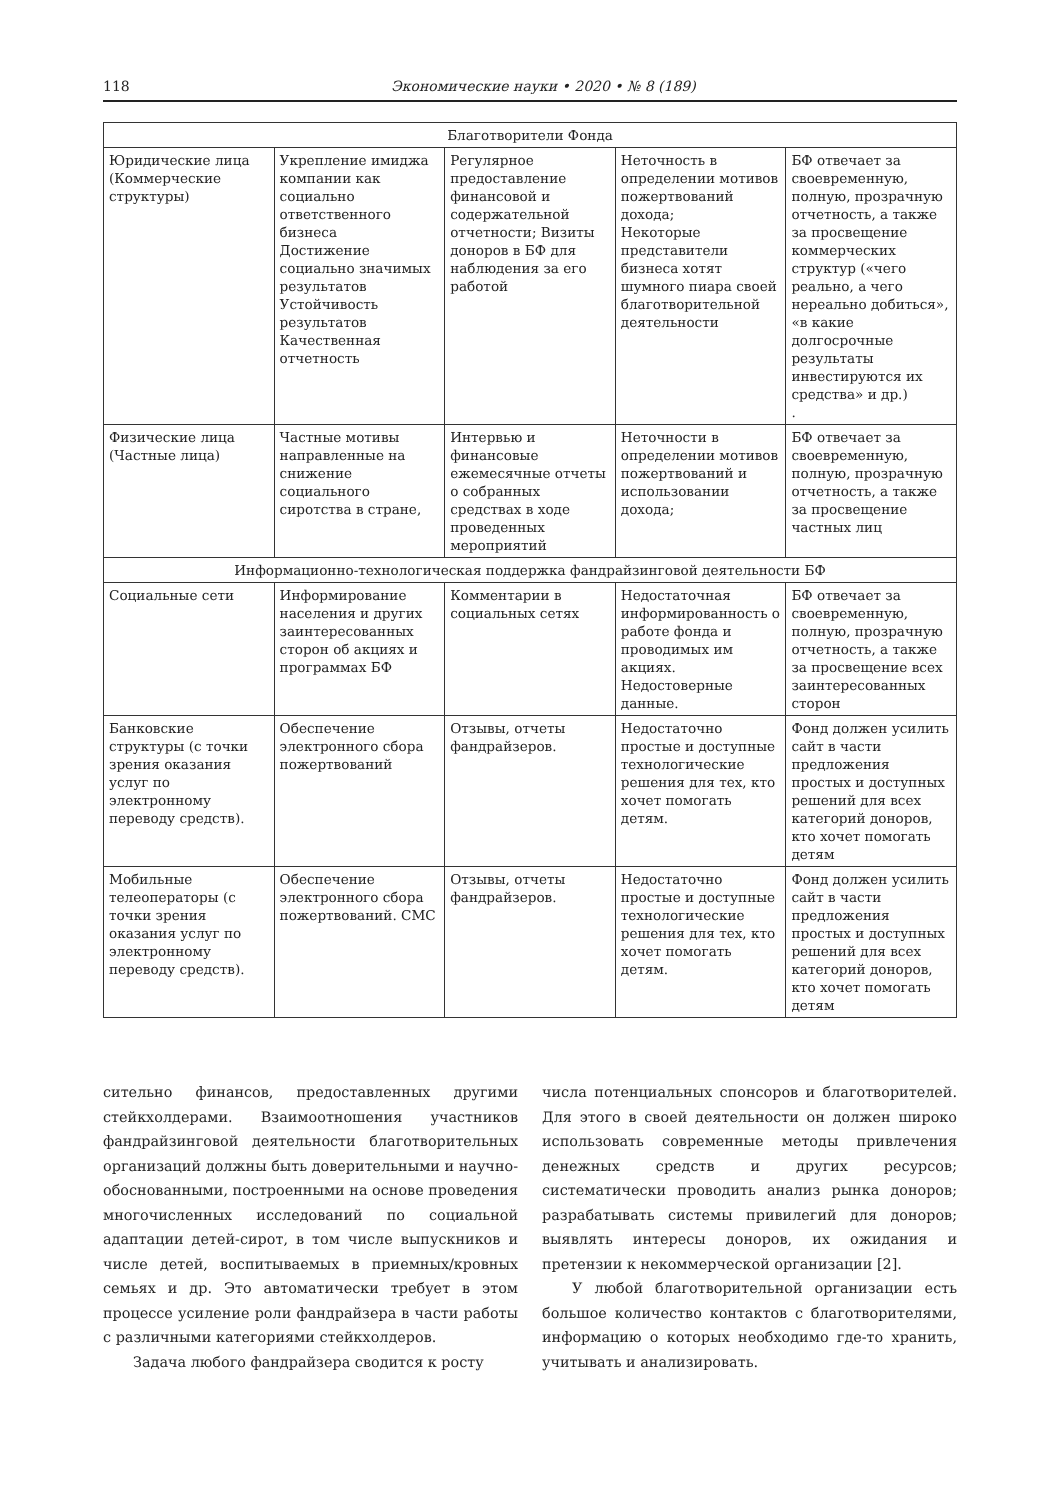118 Экономические науки • 2020 • № 8 (189)
| Благотворители Фонда | | | | |
| Юридические лица (Коммерческие структуры) | Укрепление имиджа компании как социально ответственного бизнеса Достижение социально значимых результатов Устойчивость результатов Качественная отчетность | Регулярное предоставление финансовой и содержательной отчетности; Визиты доноров в БФ для наблюдения за его работой | Неточность в определении мотивов пожертвований дохода; Некоторые представители бизнеса хотят шумного пиара своей благотворительной деятельности | БФ отвечает за своевременную, полную, прозрачную отчетность, а также за просвещение коммерческих структур («чего реально, а чего нереально добиться», «в какие долгосрочные результаты инвестируются их средства» и др.) . |
| Физические лица (Частные лица) | Частные мотивы направленные на снижение социального сиротства в стране, | Интервью и финансовые ежемесячные отчеты о собранных средствах в ходе проведенных мероприятий | Неточности в определении мотивов пожертвований и использовании дохода; | БФ отвечает за своевременную, полную, прозрачную отчетность, а также за просвещение частных лиц |
| Информационно-технологическая поддержка фандрайзинговой деятельности БФ | | | | |
| Социальные сети | Информирование населения и других заинтересованных сторон об акциях и программах БФ | Комментарии в социальных сетях | Недостаточная информированность о работе фонда и проводимых им акциях. Недостоверные данные. | БФ отвечает за своевременную, полную, прозрачную отчетность, а также за просвещение всех заинтересованных сторон |
| Банковские структуры (с точки зрения оказания услуг по электронному переводу средств). | Обеспечение электронного сбора пожертвований | Отзывы, отчеты фандрайзеров. | Недостаточно простые и доступные технологические решения для тех, кто хочет помогать детям. | Фонд должен усилить сайт в части предложения простых и доступных решений для всех категорий доноров, кто хочет помогать детям |
| Мобильные телеоператоры (с точки зрения оказания услуг по электронному переводу средств). | Обеспечение электронного сбора пожертвований. СМС | Отзывы, отчеты фандрайзеров. | Недостаточно простые и доступные технологические решения для тех, кто хочет помогать детям. | Фонд должен усилить сайт в части предложения простых и доступных решений для всех категорий доноров, кто хочет помогать детям |
сительно финансов, предоставленных другими стейкхолдерами. Взаимоотношения участников фандрайзинговой деятельности благотворительных организаций должны быть доверительными и научно-обоснованными, построенными на основе проведения многочисленных исследований по социальной адаптации детей-сирот, в том числе выпускников и числе детей, воспитываемых в приемных/кровных семьях и др. Это автоматически требует в этом процессе усиление роли фандрайзера в части работы с различными категориями стейкхолдеров.
Задача любого фандрайзера сводится к росту
числа потенциальных спонсоров и благотворителей. Для этого в своей деятельности он должен широко использовать современные методы привлечения денежных средств и других ресурсов; систематически проводить анализ рынка доноров; разрабатывать системы привилегий для доноров; выявлять интересы доноров, их ожидания и претензии к некоммерческой организации [2].
У любой благотворительной организации есть большое количество контактов с благотворителями, информацию о которых необходимо где-то хранить, учитывать и анализировать.